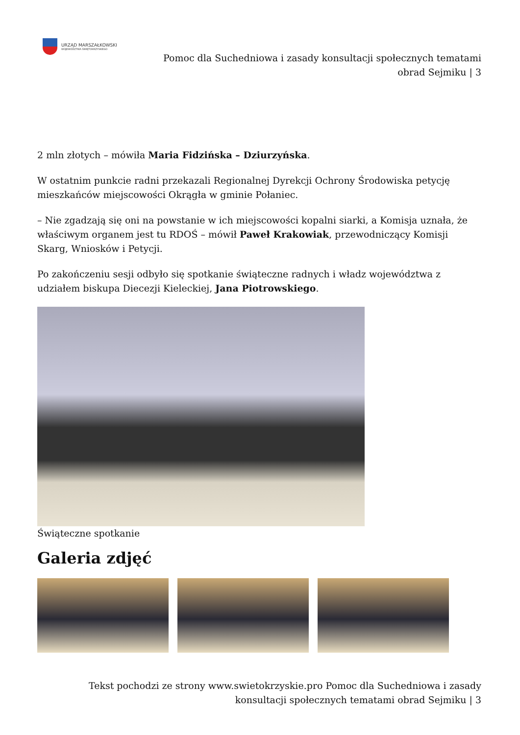URZĄD MARSZAŁKOWSKI
WOJEWÓDZTWA ŚWIĘTOKRZYSKIEGO
Pomoc dla Suchedniowa i zasady konsultacji społecznych tematami obrad Sejmiku | 3
2 mln złotych – mówiła Maria Fidzińska – Dziurzyńska.
W ostatnim punkcie radni przekazali Regionalnej Dyrekcji Ochrony Środowiska petycję mieszkańców miejscowości Okrągła w gminie Połaniec.
– Nie zgadzają się oni na powstanie w ich miejscowości kopalni siarki, a Komisja uznała, że właściwym organem jest tu RDOŚ – mówił Paweł Krakowiak, przewodniczący Komisji Skarg, Wniosków i Petycji.
Po zakończeniu sesji odbyło się spotkanie świąteczne radnych i władz województwa z udziałem biskupa Diecezji Kieleckiej, Jana Piotrowskiego.
Świąteczne spotkanie
Galeria zdjęć
Tekst pochodzi ze strony www.swietokrzyskie.pro Pomoc dla Suchedniowa i zasady konsultacji społecznych tematami obrad Sejmiku | 3